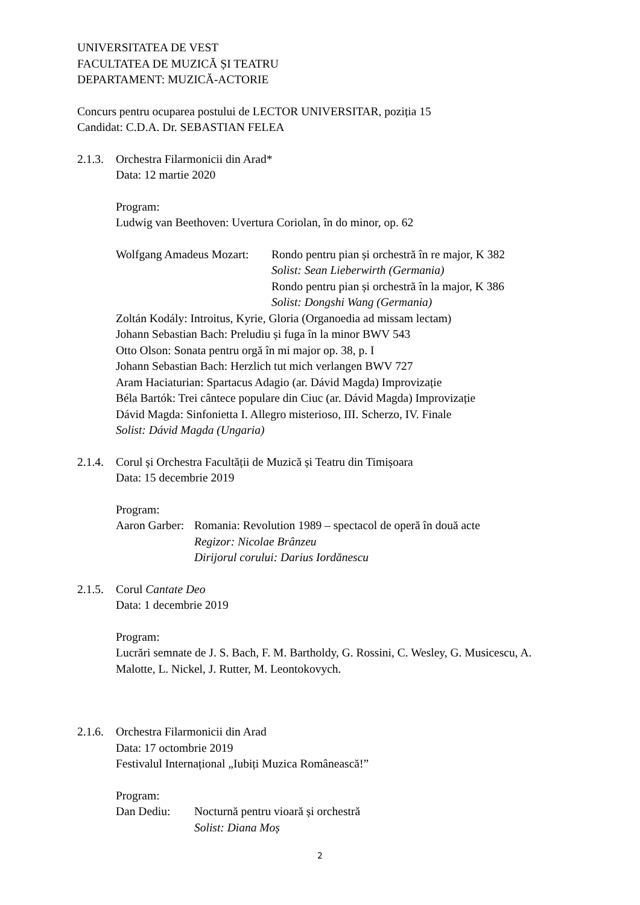UNIVERSITATEA DE VEST
FACULTATEA DE MUZICĂ ȘI TEATRU
DEPARTAMENT: MUZICĂ-ACTORIE
Concurs pentru ocuparea postului de LECTOR UNIVERSITAR, poziția 15
Candidat: C.D.A. Dr. SEBASTIAN FELEA
2.1.3.
Orchestra Filarmonicii din Arad*
Data: 12 martie 2020
Program:
Ludwig van Beethoven: Uvertura Coriolan, în do minor, op. 62
Wolfgang Amadeus Mozart:
Rondo pentru pian și orchestră în re major, K 382
Solist: Sean Lieberwirth (Germania)
Rondo pentru pian și orchestră în la major, K 386
Solist: Dongshi Wang (Germania)
Zoltán Kodály: Introitus, Kyrie, Gloria (Organoedia ad missam lectam)
Johann Sebastian Bach: Preludiu și fuga în la minor BWV 543
Otto Olson: Sonata pentru orgă în mi major op. 38, p. I
Johann Sebastian Bach: Herzlich tut mich verlangen BWV 727
Aram Haciaturian: Spartacus Adagio (ar. Dávid Magda) Improvizație
Béla Bartók: Trei cântece populare din Ciuc (ar. Dávid Magda) Improvizație
Dávid Magda: Sinfonietta I. Allegro misterioso, III. Scherzo, IV. Finale
Solist: Dávid Magda (Ungaria)
2.1.4.
Corul și Orchestra Facultății de Muzică și Teatru din Timișoara
Data: 15 decembrie 2019
Program:
Aaron Garber:
Romania: Revolution 1989 – spectacol de operă în două acte
Regizor: Nicolae Brânzeu
Dirijorul corului: Darius Iordănescu
2.1.5.
Corul Cantate Deo
Data: 1 decembrie 2019
Program:
Lucrări semnate de J. S. Bach, F. M. Bartholdy, G. Rossini, C. Wesley, G. Musicescu, A. Malotte, L. Nickel, J. Rutter, M. Leontokovych.
2.1.6.
Orchestra Filarmonicii din Arad
Data: 17 octombrie 2019
Festivalul Internațional „Iubiți Muzica Românească!”
Program:
Dan Dediu: Nocturnă pentru vioară și orchestră
Solist: Diana Moș
2